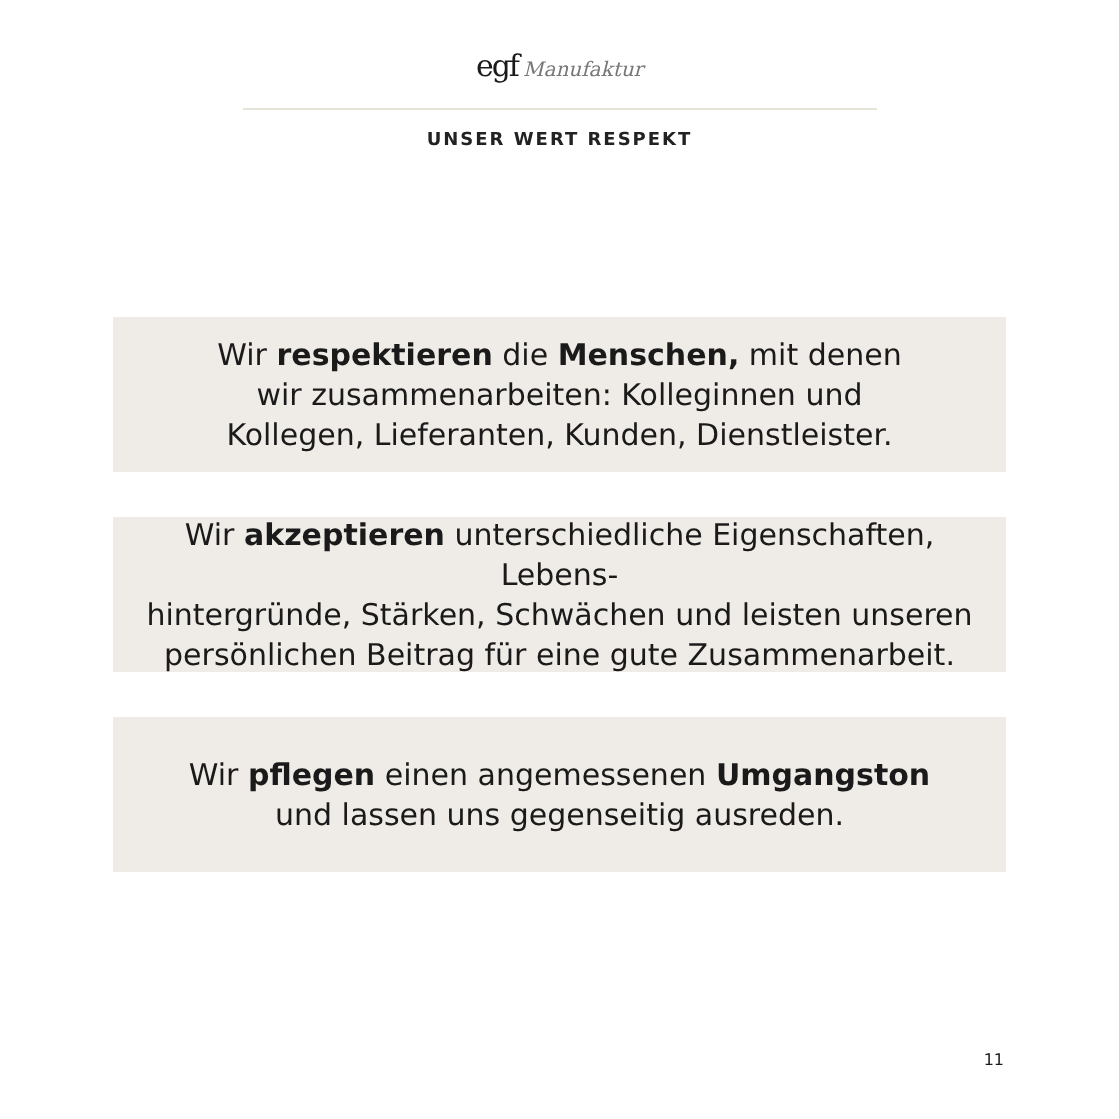egf Manufaktur
UNSER WERT RESPEKT
Wir respektieren die Menschen, mit denen
wir zusammenarbeiten: Kolleginnen und
Kollegen, Lieferanten, Kunden, Dienstleister.
Wir akzeptieren unterschiedliche Eigenschaften, Lebens-
hintergründe, Stärken, Schwächen und leisten unseren
persönlichen Beitrag für eine gute Zusammenarbeit.
Wir pflegen einen angemessenen Umgangston
und lassen uns gegenseitig ausreden.
11